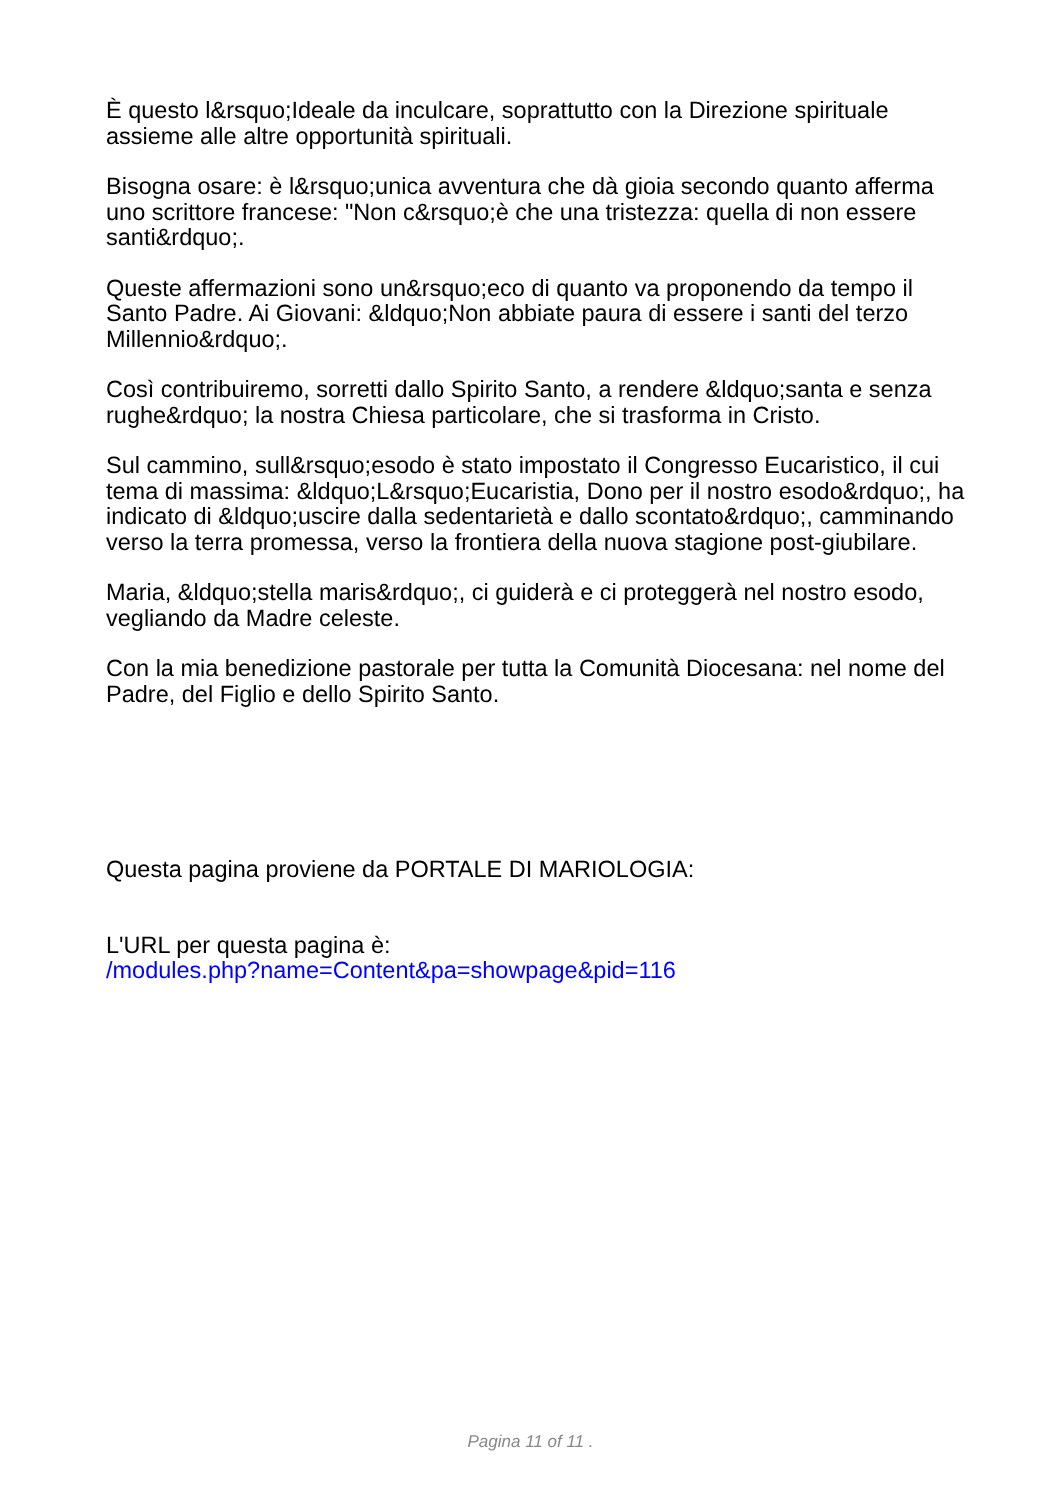È questo l&rsquo;Ideale da inculcare, soprattutto con la Direzione spirituale assieme alle altre opportunità spirituali.
Bisogna osare: è l&rsquo;unica avventura che dà gioia secondo quanto afferma uno scrittore francese: "Non c&rsquo;è che una tristezza: quella di non essere santi&rdquo;.
Queste affermazioni sono un&rsquo;eco di quanto va proponendo da tempo il Santo Padre. Ai Giovani: &ldquo;Non abbiate paura di essere i santi del terzo Millennio&rdquo;.
Così contribuiremo, sorretti dallo Spirito Santo, a rendere &ldquo;santa e senza rughe&rdquo; la nostra Chiesa particolare, che si trasforma in Cristo.
Sul cammino, sull&rsquo;esodo è stato impostato il Congresso Eucaristico, il cui tema di massima: &ldquo;L&rsquo;Eucaristia, Dono per il nostro esodo&rdquo;, ha indicato di &ldquo;uscire dalla sedentarietà e dallo scontato&rdquo;, camminando verso la terra promessa, verso la frontiera della nuova stagione post-giubilare.
Maria, &ldquo;stella maris&rdquo;, ci guiderà e ci proteggerà nel nostro esodo, vegliando da Madre celeste.
Con la mia benedizione pastorale per tutta la Comunità Diocesana: nel nome del Padre, del Figlio e dello Spirito Santo.
Questa pagina proviene da PORTALE DI MARIOLOGIA:
L'URL per questa pagina è:
/modules.php?name=Content&pa=showpage&pid=116
Pagina 11 of 11 .